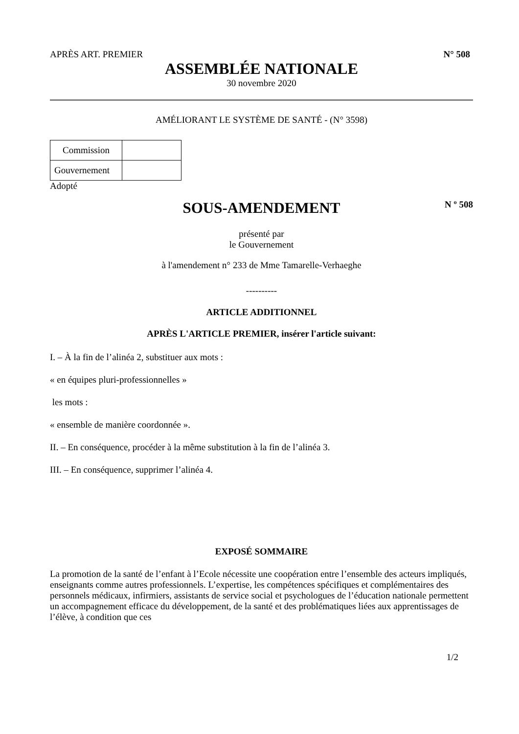APRÈS ART. PREMIER N° 508
ASSEMBLÉE NATIONALE
30 novembre 2020
AMÉLIORANT LE SYSTÈME DE SANTÉ - (N° 3598)
| Commission | |
| Gouvernement | |
Adopté
SOUS-AMENDEMENT N º 508
présenté par
le Gouvernement
à l'amendement n° 233 de Mme Tamarelle-Verhaeghe
----------
ARTICLE ADDITIONNEL
APRÈS L'ARTICLE PREMIER, insérer l'article suivant:
I. – À la fin de l’alinéa 2, substituer aux mots :
« en équipes pluri-professionnelles »
les mots :
« ensemble de manière coordonnée ».
II. – En conséquence, procéder à la même substitution à la fin de l’alinéa 3.
III. – En conséquence, supprimer l’alinéa 4.
EXPOSÉ SOMMAIRE
La promotion de la santé de l’enfant à l’Ecole nécessite une coopération entre l’ensemble des acteurs impliqués, enseignants comme autres professionnels. L’expertise, les compétences spécifiques et complémentaires des personnels médicaux, infirmiers, assistants de service social et psychologues de l’éducation nationale permettent un accompagnement efficace du développement, de la santé et des problématiques liées aux apprentissages de l’élève, à condition que ces
1/2